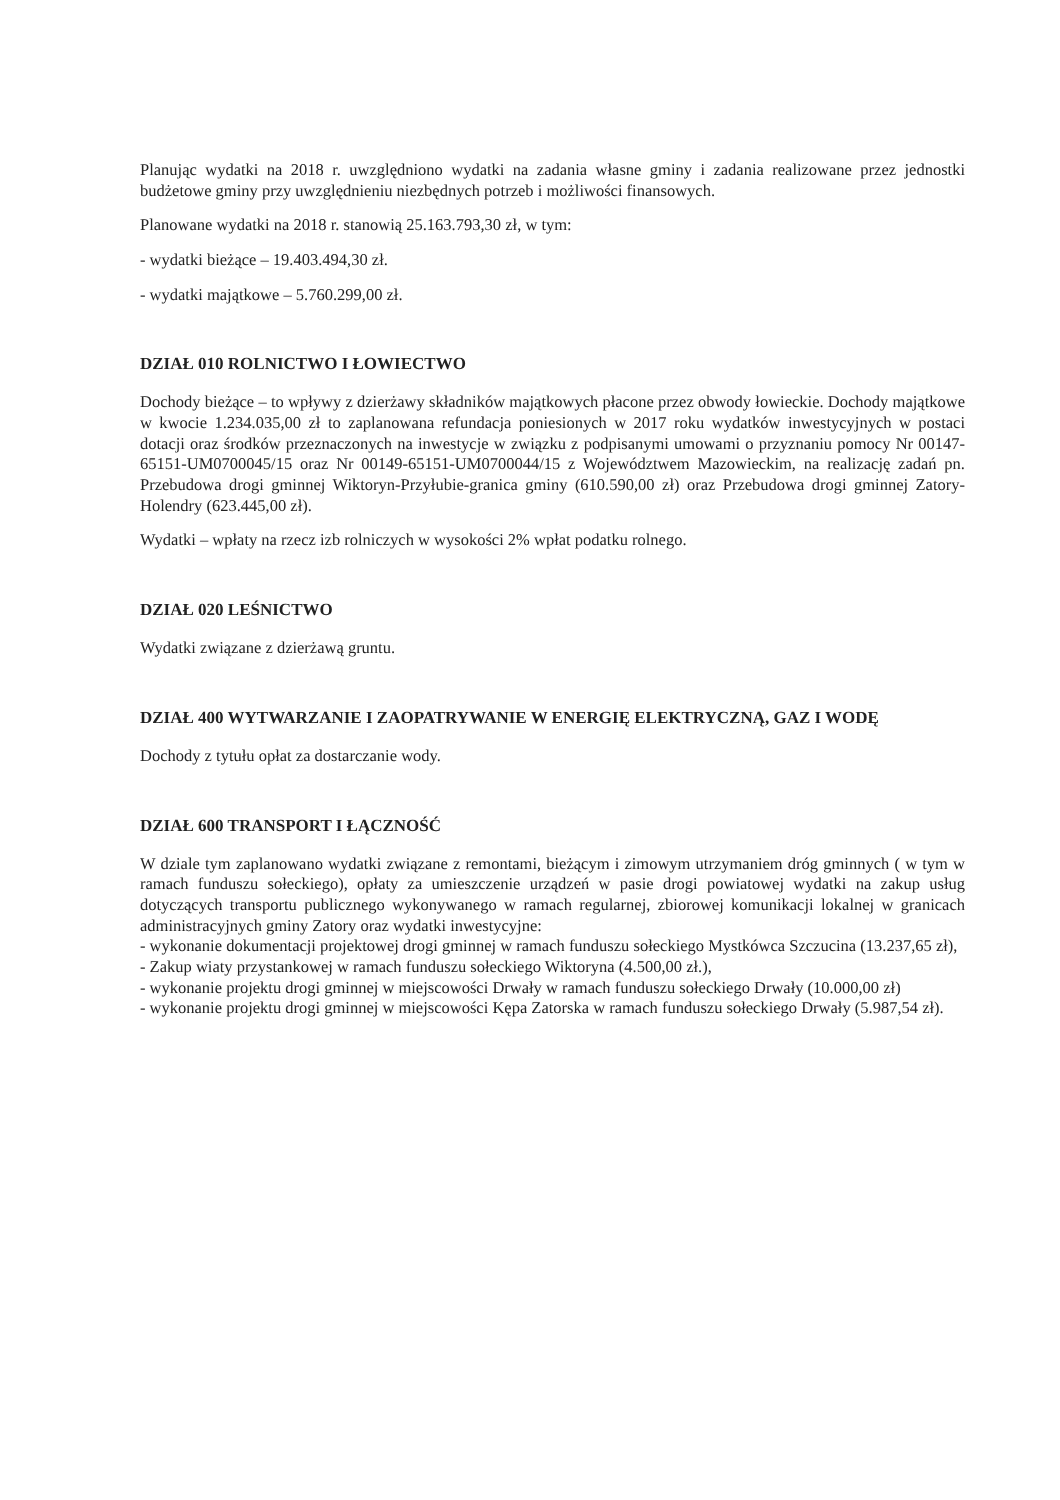Planując wydatki na 2018 r. uwzględniono wydatki na zadania własne gminy i zadania realizowane przez jednostki budżetowe gminy przy uwzględnieniu niezbędnych potrzeb i możliwości finansowych.
Planowane wydatki na 2018 r. stanowią 25.163.793,30 zł, w tym:
- wydatki bieżące – 19.403.494,30 zł.
- wydatki majątkowe – 5.760.299,00 zł.
DZIAŁ 010 ROLNICTWO I ŁOWIECTWO
Dochody bieżące – to wpływy z dzierżawy składników majątkowych płacone przez obwody łowieckie. Dochody majątkowe w kwocie 1.234.035,00 zł to zaplanowana refundacja poniesionych w 2017 roku wydatków inwestycyjnych w postaci dotacji oraz środków przeznaczonych na inwestycje w związku z podpisanymi umowami o przyznaniu pomocy Nr 00147-65151-UM0700045/15 oraz Nr 00149-65151-UM0700044/15 z Województwem Mazowieckim, na realizację zadań pn. Przebudowa drogi gminnej Wiktoryn-Przyłubie-granica gminy (610.590,00 zł) oraz Przebudowa drogi gminnej Zatory-Holendry (623.445,00 zł).
Wydatki – wpłaty na rzecz izb rolniczych w wysokości 2% wpłat podatku rolnego.
DZIAŁ 020 LEŚNICTWO
Wydatki związane z dzierżawą gruntu.
DZIAŁ 400 WYTWARZANIE I ZAOPATRYWANIE W ENERGIĘ ELEKTRYCZNĄ, GAZ I WODĘ
Dochody z tytułu opłat za dostarczanie wody.
DZIAŁ 600 TRANSPORT I ŁĄCZNOŚĆ
W dziale tym zaplanowano wydatki związane z remontami, bieżącym i zimowym utrzymaniem dróg gminnych ( w tym w ramach funduszu sołeckiego), opłaty za umieszczenie urządzeń w pasie drogi powiatowej wydatki na zakup usług dotyczących transportu publicznego wykonywanego w ramach regularnej, zbiorowej komunikacji lokalnej w granicach administracyjnych gminy Zatory oraz wydatki inwestycyjne:
- wykonanie dokumentacji projektowej drogi gminnej w ramach funduszu sołeckiego Mystkówca Szczucina (13.237,65 zł),
- Zakup wiaty przystankowej w ramach funduszu sołeckiego Wiktoryna (4.500,00 zł.),
- wykonanie projektu drogi gminnej w miejscowości Drwały w ramach funduszu sołeckiego Drwały (10.000,00 zł)
- wykonanie projektu drogi gminnej w miejscowości Kępa Zatorska w ramach funduszu sołeckiego Drwały (5.987,54 zł).